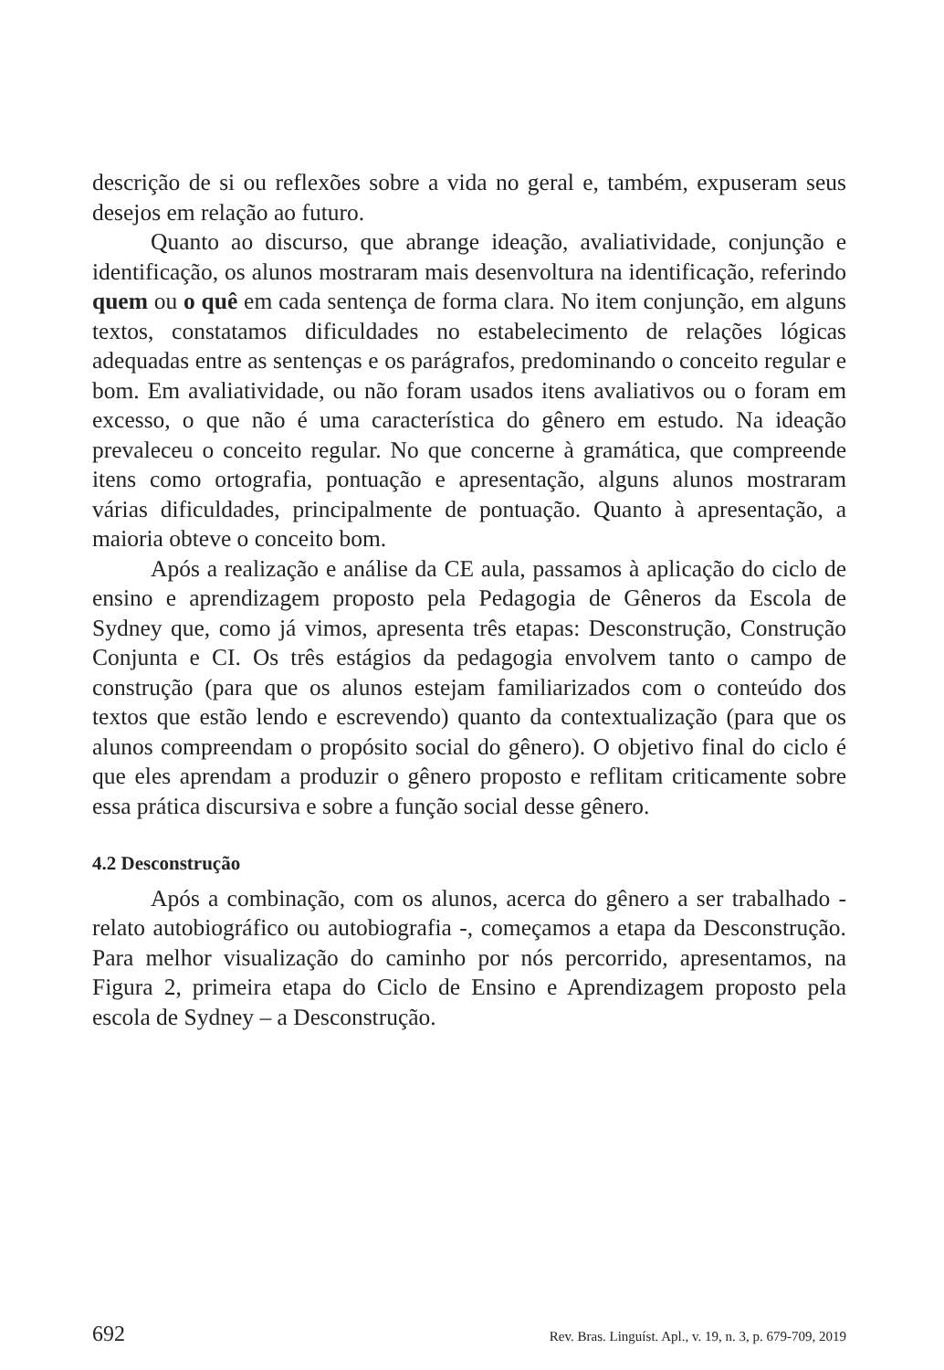descrição de si ou reflexões sobre a vida no geral e, também, expuseram seus desejos em relação ao futuro.
Quanto ao discurso, que abrange ideação, avaliatividade, conjunção e identificação, os alunos mostraram mais desenvoltura na identificação, referindo quem ou o quê em cada sentença de forma clara. No item conjunção, em alguns textos, constatamos dificuldades no estabelecimento de relações lógicas adequadas entre as sentenças e os parágrafos, predominando o conceito regular e bom. Em avaliatividade, ou não foram usados itens avaliativos ou o foram em excesso, o que não é uma característica do gênero em estudo. Na ideação prevaleceu o conceito regular. No que concerne à gramática, que compreende itens como ortografia, pontuação e apresentação, alguns alunos mostraram várias dificuldades, principalmente de pontuação. Quanto à apresentação, a maioria obteve o conceito bom.
Após a realização e análise da CE aula, passamos à aplicação do ciclo de ensino e aprendizagem proposto pela Pedagogia de Gêneros da Escola de Sydney que, como já vimos, apresenta três etapas: Desconstrução, Construção Conjunta e CI. Os três estágios da pedagogia envolvem tanto o campo de construção (para que os alunos estejam familiarizados com o conteúdo dos textos que estão lendo e escrevendo) quanto da contextualização (para que os alunos compreendam o propósito social do gênero). O objetivo final do ciclo é que eles aprendam a produzir o gênero proposto e reflitam criticamente sobre essa prática discursiva e sobre a função social desse gênero.
4.2 Desconstrução
Após a combinação, com os alunos, acerca do gênero a ser trabalhado - relato autobiográfico ou autobiografia -, começamos a etapa da Desconstrução. Para melhor visualização do caminho por nós percorrido, apresentamos, na Figura 2, primeira etapa do Ciclo de Ensino e Aprendizagem proposto pela escola de Sydney – a Desconstrução.
692 Rev. Bras. Linguíst. Apl., v. 19, n. 3, p. 679-709, 2019